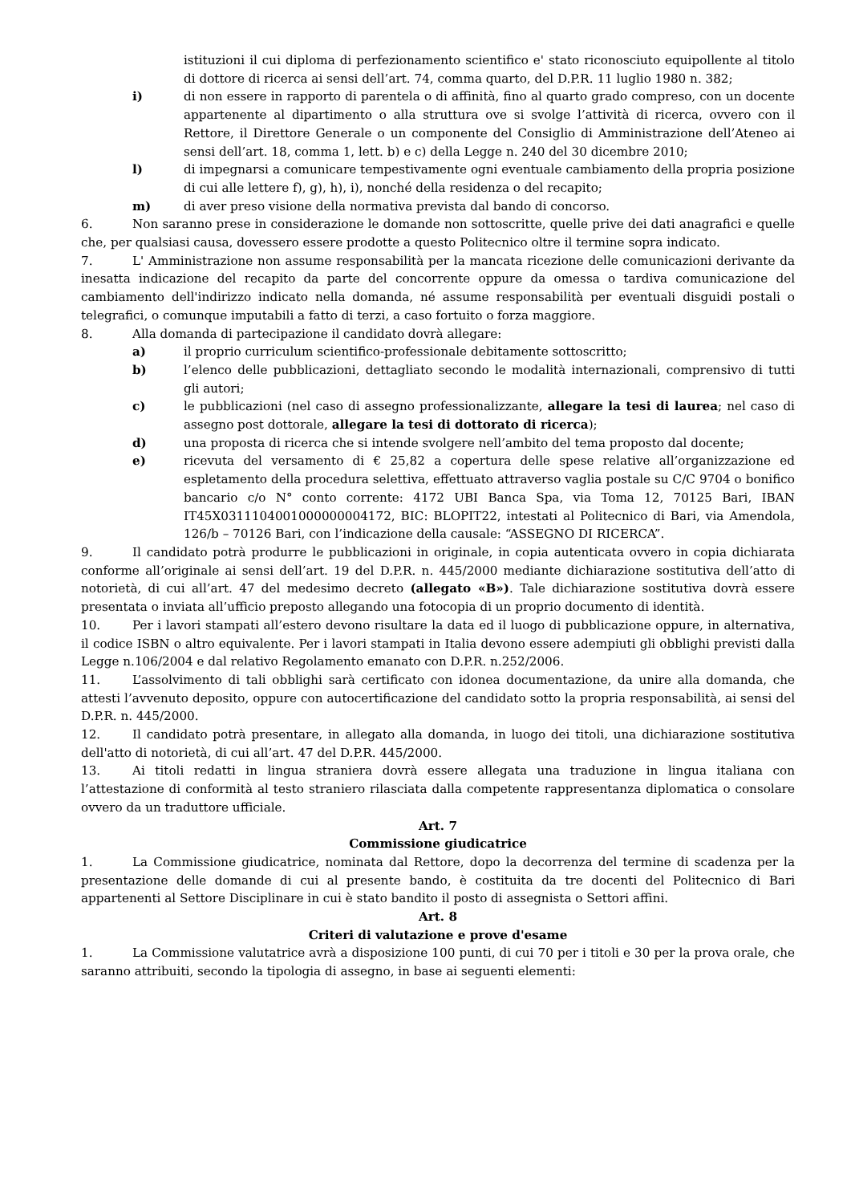istituzioni il cui diploma di perfezionamento scientifico e' stato riconosciuto equipollente al titolo di dottore di ricerca ai sensi dell’art. 74, comma quarto, del D.P.R. 11 luglio 1980 n. 382;
i) di non essere in rapporto di parentela o di affinità, fino al quarto grado compreso, con un docente appartenente al dipartimento o alla struttura ove si svolge l’attività di ricerca, ovvero con il Rettore, il Direttore Generale o un componente del Consiglio di Amministrazione dell’Ateneo ai sensi dell’art. 18, comma 1, lett. b) e c) della Legge n. 240 del 30 dicembre 2010;
l) di impegnarsi a comunicare tempestivamente ogni eventuale cambiamento della propria posizione di cui alle lettere f), g), h), i), nonché della residenza o del recapito;
m) di aver preso visione della normativa prevista dal bando di concorso.
6. Non saranno prese in considerazione le domande non sottoscritte, quelle prive dei dati anagrafici e quelle che, per qualsiasi causa, dovessero essere prodotte a questo Politecnico oltre il termine sopra indicato.
7. L' Amministrazione non assume responsabilità per la mancata ricezione delle comunicazioni derivante da inesatta indicazione del recapito da parte del concorrente oppure da omessa o tardiva comunicazione del cambiamento dell'indirizzo indicato nella domanda, né assume responsabilità per eventuali disguidi postali o telegrafici, o comunque imputabili a fatto di terzi, a caso fortuito o forza maggiore.
8. Alla domanda di partecipazione il candidato dovrà allegare:
a) il proprio curriculum scientifico-professionale debitamente sottoscritto;
b) l’elenco delle pubblicazioni, dettagliato secondo le modalità internazionali, comprensivo di tutti gli autori;
c) le pubblicazioni (nel caso di assegno professionalizzante, allegare la tesi di laurea; nel caso di assegno post dottorale, allegare la tesi di dottorato di ricerca);
d) una proposta di ricerca che si intende svolgere nell’ambito del tema proposto dal docente;
e) ricevuta del versamento di € 25,82 a copertura delle spese relative all’organizzazione ed espletamento della procedura selettiva, effettuato attraverso vaglia postale su C/C 9704 o bonifico bancario c/o N° conto corrente: 4172 UBI Banca Spa, via Toma 12, 70125 Bari, IBAN IT45X0311104001000000004172, BIC: BLOPIT22, intestati al Politecnico di Bari, via Amendola, 126/b – 70126 Bari, con l’indicazione della causale: “ASSEGNO DI RICERCA”.
9. Il candidato potrà produrre le pubblicazioni in originale, in copia autenticata ovvero in copia dichiarata conforme all’originale ai sensi dell’art. 19 del D.P.R. n. 445/2000 mediante dichiarazione sostitutiva dell’atto di notorietà, di cui all’art. 47 del medesimo decreto (allegato «B»). Tale dichiarazione sostitutiva dovrà essere presentata o inviata all’ufficio preposto allegando una fotocopia di un proprio documento di identità.
10. Per i lavori stampati all’estero devono risultare la data ed il luogo di pubblicazione oppure, in alternativa, il codice ISBN o altro equivalente. Per i lavori stampati in Italia devono essere adempiuti gli obblighi previsti dalla Legge n.106/2004 e dal relativo Regolamento emanato con D.P.R. n.252/2006.
11. L’assolvimento di tali obblighi sarà certificato con idonea documentazione, da unire alla domanda, che attesti l’avvenuto deposito, oppure con autocertificazione del candidato sotto la propria responsabilità, ai sensi del D.P.R. n. 445/2000.
12. Il candidato potrà presentare, in allegato alla domanda, in luogo dei titoli, una dichiarazione sostitutiva dell'atto di notorietà, di cui all’art. 47 del D.P.R. 445/2000.
13. Ai titoli redatti in lingua straniera dovrà essere allegata una traduzione in lingua italiana con l’attestazione di conformità al testo straniero rilasciata dalla competente rappresentanza diplomatica o consolare ovvero da un traduttore ufficiale.
Art. 7
Commissione giudicatrice
1. La Commissione giudicatrice, nominata dal Rettore, dopo la decorrenza del termine di scadenza per la presentazione delle domande di cui al presente bando, è costituita da tre docenti del Politecnico di Bari appartenenti al Settore Disciplinare in cui è stato bandito il posto di assegnista o Settori affini.
Art. 8
Criteri di valutazione e prove d'esame
1. La Commissione valutatrice avrà a disposizione 100 punti, di cui 70 per i titoli e 30 per la prova orale, che saranno attribuiti, secondo la tipologia di assegno, in base ai seguenti elementi: